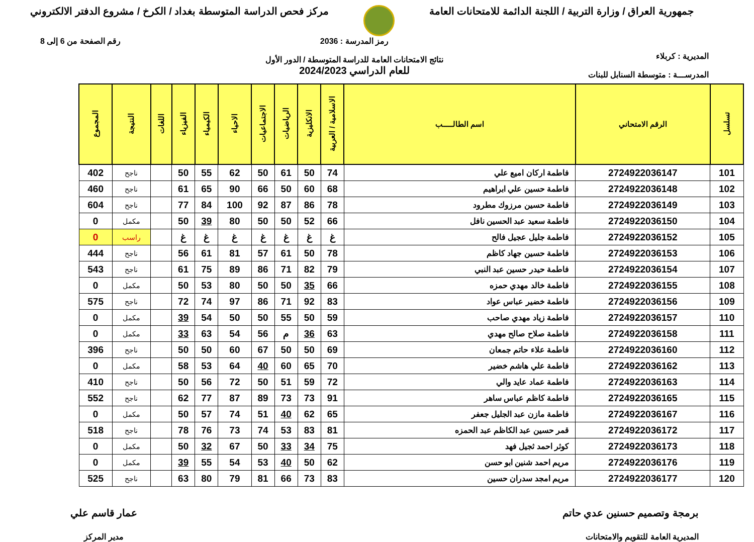جمهورية العراق / وزارة التربية / اللجنة الدائمة للامتحانات العامة
مركز فحص الدراسة المتوسطة بغداد / الكرخ / مشروع الدفتر الالكتروني
المديرية : كربلاء
المدرســـة : متوسطة السنابل للبنات
رمز المدرسة : 2036
نتائج الامتحانات العامة للدراسة المتوسطة / الدور الأول
للعام الدراسي 2024/2023
رقم الصفحة من 6 إلى 8
| تسلسل | الرقم الامتحاني | اسم الطالـــــب | الاسلامية / العربية | الانكليزية | الرياضيات | الاجتماعيات | الاحياء | الكيمياء | الفيزياء | اللغات | النتيجة | المجموع |
| --- | --- | --- | --- | --- | --- | --- | --- | --- | --- | --- | --- | --- |
| 101 | 2724922036147 | فاطمة اركان اميع علي | 74 | 50 | 61 | 50 | 62 | 55 | 50 | | ناجح | 402 |
| 102 | 2724922036148 | فاطمة حسين علي ابراهيم | 68 | 60 | 50 | 66 | 90 | 65 | 61 | | ناجح | 460 |
| 103 | 2724922036149 | فاطمة حسين مرزوك مطرود | 78 | 86 | 87 | 92 | 100 | 84 | 77 | | ناجح | 604 |
| 104 | 2724922036150 | فاطمة سعيد عبد الحسين نافل | 66 | 52 | 50 | 50 | 80 | 39 | 50 | | مكمل | 0 |
| 105 | 2724922036152 | فاطمة جليل عجيل فالح | غ | غ | غ | غ | غ | غ | غ | | راسب | 0 |
| 106 | 2724922036153 | فاطمة حسين جهاد كاظم | 78 | 50 | 61 | 57 | 81 | 61 | 56 | | ناجح | 444 |
| 107 | 2724922036154 | فاطمة حيدر حسين عبد النبي | 79 | 82 | 71 | 86 | 89 | 75 | 61 | | ناجح | 543 |
| 108 | 2724922036155 | فاطمة خالد مهدي حمزه | 66 | 35 | 50 | 50 | 80 | 53 | 50 | | مكمل | 0 |
| 109 | 2724922036156 | فاطمة خضير عباس عواد | 83 | 92 | 71 | 86 | 97 | 74 | 72 | | ناجح | 575 |
| 110 | 2724922036157 | فاطمة زياد مهدي صاحب | 59 | 50 | 55 | 50 | 50 | 54 | 39 | | مكمل | 0 |
| 111 | 2724922036158 | فاطمة صلاح صالح مهدي | 63 | 36 | م | 56 | 54 | 63 | 33 | | مكمل | 0 |
| 112 | 2724922036160 | فاطمة علاء حاتم جمعان | 69 | 50 | 50 | 67 | 60 | 50 | 50 | | ناجح | 396 |
| 113 | 2724922036162 | فاطمة علي هاشم خضير | 70 | 65 | 60 | 40 | 64 | 53 | 58 | | مكمل | 0 |
| 114 | 2724922036163 | فاطمة عماد عايد والي | 72 | 59 | 51 | 50 | 72 | 56 | 50 | | ناجح | 410 |
| 115 | 2724922036165 | فاطمة كاظم عباس ساهر | 91 | 73 | 73 | 89 | 87 | 77 | 62 | | ناجح | 552 |
| 116 | 2724922036167 | فاطمة مازن عبد الجليل جعفر | 65 | 62 | 40 | 51 | 74 | 57 | 50 | | مكمل | 0 |
| 117 | 2724922036172 | قمر حسين عبد الكاظم عبد الحمزه | 81 | 83 | 53 | 74 | 73 | 76 | 78 | | ناجح | 518 |
| 118 | 2724922036173 | كوثر احمد ثجيل فهد | 75 | 34 | 33 | 50 | 67 | 32 | 50 | | مكمل | 0 |
| 119 | 2724922036176 | مريم احمد شنين ابو حسن | 62 | 50 | 40 | 53 | 54 | 55 | 39 | | مكمل | 0 |
| 120 | 2724922036177 | مريم امجد سدران حسين | 83 | 73 | 66 | 81 | 79 | 80 | 63 | | ناجح | 525 |
برمجة وتصميم حسنين عدي حاتم
المديرية العامة للتقويم والامتحانات
عمار قاسم علي
مدير المركز